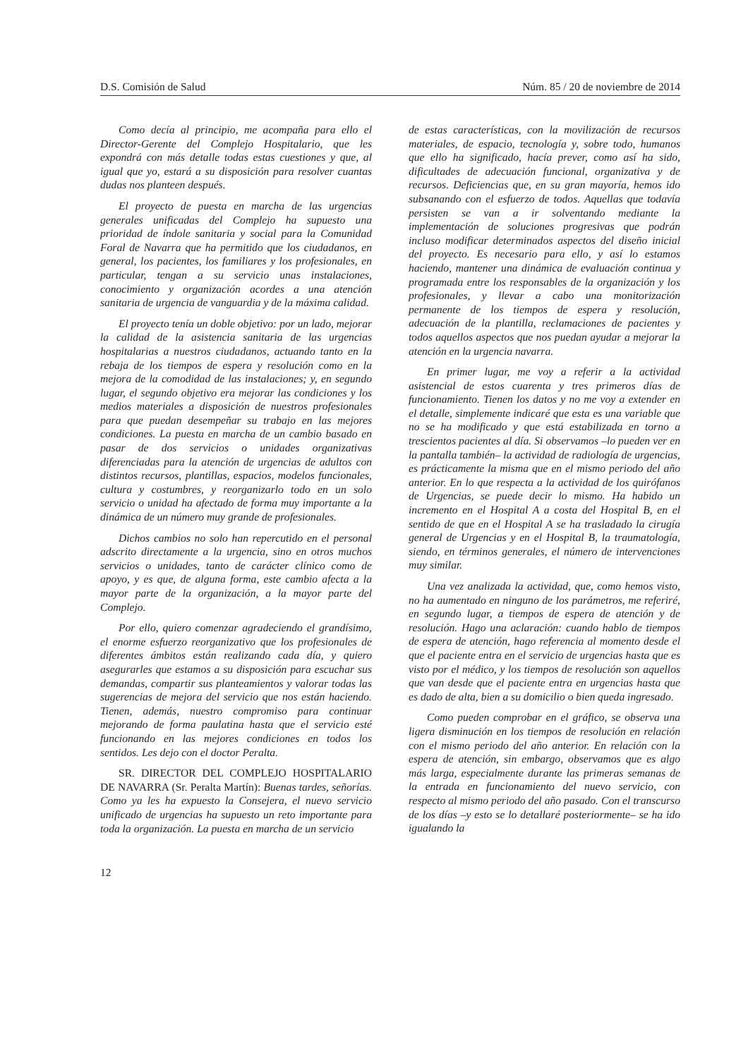D.S. Comisión de Salud Núm. 85 / 20 de noviembre de 2014
Como decía al principio, me acompaña para ello el Director-Gerente del Complejo Hospitalario, que les expondrá con más detalle todas estas cuestiones y que, al igual que yo, estará a su disposición para resolver cuantas dudas nos planteen después.
El proyecto de puesta en marcha de las urgencias generales unificadas del Complejo ha supuesto una prioridad de índole sanitaria y social para la Comunidad Foral de Navarra que ha permitido que los ciudadanos, en general, los pacientes, los familiares y los profesionales, en particular, tengan a su servicio unas instalaciones, conocimiento y organización acordes a una atención sanitaria de urgencia de vanguardia y de la máxima calidad.
El proyecto tenía un doble objetivo: por un lado, mejorar la calidad de la asistencia sanitaria de las urgencias hospitalarias a nuestros ciudadanos, actuando tanto en la rebaja de los tiempos de espera y resolución como en la mejora de la comodidad de las instalaciones; y, en segundo lugar, el segundo objetivo era mejorar las condiciones y los medios materiales a disposición de nuestros profesionales para que puedan desempeñar su trabajo en las mejores condiciones. La puesta en marcha de un cambio basado en pasar de dos servicios o unidades organizativas diferenciadas para la atención de urgencias de adultos con distintos recursos, plantillas, espacios, modelos funcionales, cultura y costumbres, y reorganizarlo todo en un solo servicio o unidad ha afectado de forma muy importante a la dinámica de un número muy grande de profesionales.
Dichos cambios no solo han repercutido en el personal adscrito directamente a la urgencia, sino en otros muchos servicios o unidades, tanto de carácter clínico como de apoyo, y es que, de alguna forma, este cambio afecta a la mayor parte de la organización, a la mayor parte del Complejo.
Por ello, quiero comenzar agradeciendo el grandísimo, el enorme esfuerzo reorganizativo que los profesionales de diferentes ámbitos están realizando cada día, y quiero asegurarles que estamos a su disposición para escuchar sus demandas, compartir sus planteamientos y valorar todas las sugerencias de mejora del servicio que nos están haciendo. Tienen, además, nuestro compromiso para continuar mejorando de forma paulatina hasta que el servicio esté funcionando en las mejores condiciones en todos los sentidos. Les dejo con el doctor Peralta.
SR. DIRECTOR DEL COMPLEJO HOSPITALARIO DE NAVARRA (Sr. Peralta Martín): Buenas tardes, señorías. Como ya les ha expuesto la Consejera, el nuevo servicio unificado de urgencias ha supuesto un reto importante para toda la organización. La puesta en marcha de un servicio
de estas características, con la movilización de recursos materiales, de espacio, tecnología y, sobre todo, humanos que ello ha significado, hacía prever, como así ha sido, dificultades de adecuación funcional, organizativa y de recursos. Deficiencias que, en su gran mayoría, hemos ido subsanando con el esfuerzo de todos. Aquellas que todavía persisten se van a ir solventando mediante la implementación de soluciones progresivas que podrán incluso modificar determinados aspectos del diseño inicial del proyecto. Es necesario para ello, y así lo estamos haciendo, mantener una dinámica de evaluación continua y programada entre los responsables de la organización y los profesionales, y llevar a cabo una monitorización permanente de los tiempos de espera y resolución, adecuación de la plantilla, reclamaciones de pacientes y todos aquellos aspectos que nos puedan ayudar a mejorar la atención en la urgencia navarra.
En primer lugar, me voy a referir a la actividad asistencial de estos cuarenta y tres primeros días de funcionamiento. Tienen los datos y no me voy a extender en el detalle, simplemente indicaré que esta es una variable que no se ha modificado y que está estabilizada en torno a trescientos pacientes al día. Si observamos –lo pueden ver en la pantalla también– la actividad de radiología de urgencias, es prácticamente la misma que en el mismo periodo del año anterior. En lo que respecta a la actividad de los quirófanos de Urgencias, se puede decir lo mismo. Ha habido un incremento en el Hospital A a costa del Hospital B, en el sentido de que en el Hospital A se ha trasladado la cirugía general de Urgencias y en el Hospital B, la traumatología, siendo, en términos generales, el número de intervenciones muy similar.
Una vez analizada la actividad, que, como hemos visto, no ha aumentado en ninguno de los parámetros, me referiré, en segundo lugar, a tiempos de espera de atención y de resolución. Hago una aclaración: cuando hablo de tiempos de espera de atención, hago referencia al momento desde el que el paciente entra en el servicio de urgencias hasta que es visto por el médico, y los tiempos de resolución son aquellos que van desde que el paciente entra en urgencias hasta que es dado de alta, bien a su domicilio o bien queda ingresado.
Como pueden comprobar en el gráfico, se observa una ligera disminución en los tiempos de resolución en relación con el mismo periodo del año anterior. En relación con la espera de atención, sin embargo, observamos que es algo más larga, especialmente durante las primeras semanas de la entrada en funcionamiento del nuevo servicio, con respecto al mismo periodo del año pasado. Con el transcurso de los días –y esto se lo detallaré posteriormente– se ha ido igualando la
12